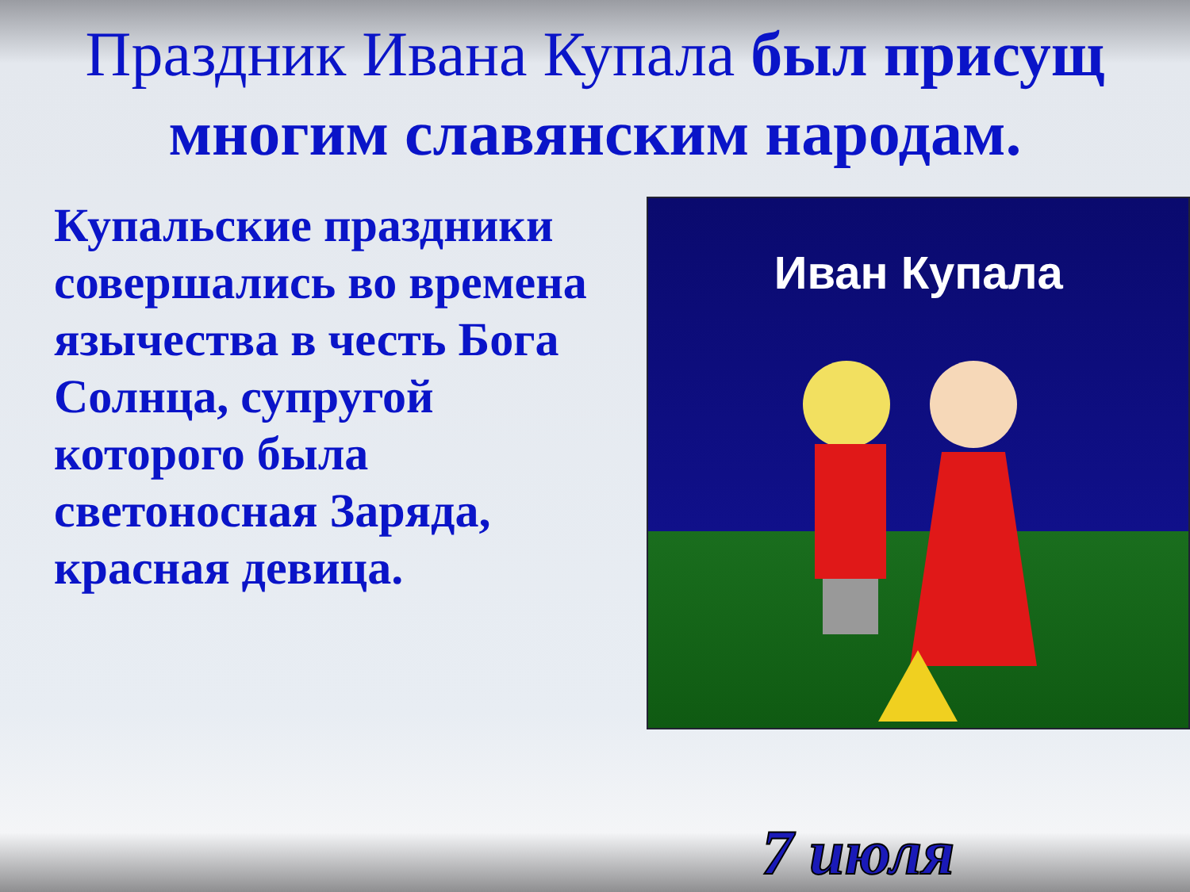Праздник Ивана Купала был присущ многим славянским народам.
Купальские праздники совершались во времена язычества в честь Бога Солнца, супругой которого была светоносная Заряда, красная девица.
Иван Купала
7 июля